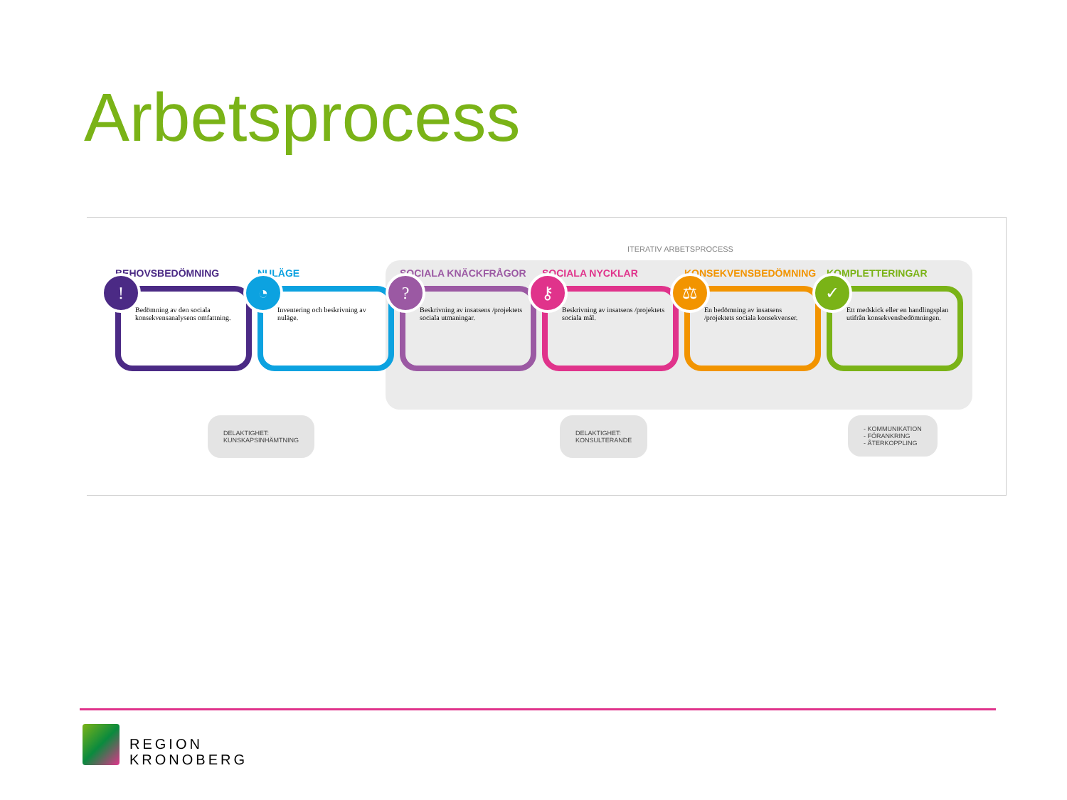Arbetsprocess
ITERATIV ARBETSPROCESS
BEHOVSBEDÖMNING
!
Bedömning av den sociala konsekvensanalysens omfattning.
NULÄGE
◔
Inventering och beskrivning av nuläge.
SOCIALA KNÄCKFRÅGOR
?
Beskrivning av insatsens /projektets sociala utmaningar.
SOCIALA NYCKLAR
⚷
Beskrivning av insatsens /projektets sociala mål.
KONSEKVENSBEDÖMNING
⚖
En bedömning av insatsens /projektets sociala konsekvenser.
KOMPLETTERINGAR
✓
Ett medskick eller en handlingsplan utifrån konsekvensbedömningen.
DELAKTIGHET:
KUNSKAPSINHÄMTNING
DELAKTIGHET:
KONSULTERANDE
- KOMMUNIKATION
- FÖRANKRING
- ÅTERKOPPLING
REGION
KRONOBERG